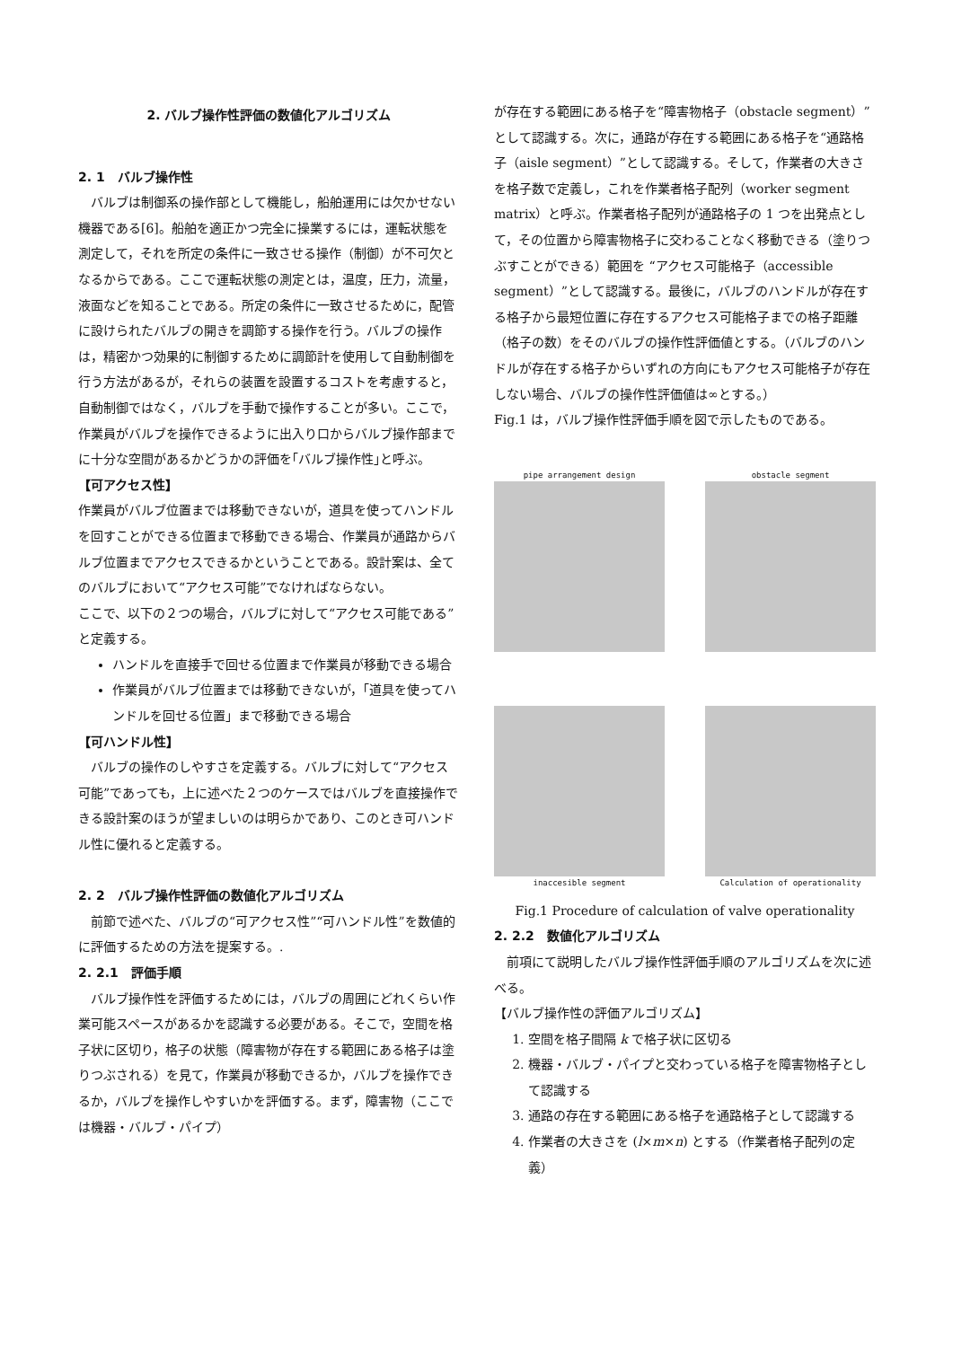2. バルブ操作性評価の数値化アルゴリズム
2. 1　バルブ操作性
バルブは制御系の操作部として機能し，船舶運用には欠かせない機器である[6]。船舶を適正かつ完全に操業するには，運転状態を測定して，それを所定の条件に一致させる操作（制御）が不可欠となるからである。ここで運転状態の測定とは，温度，圧力，流量，液面などを知ることである。所定の条件に一致させるために，配管に設けられたバルブの開きを調節する操作を行う。バルブの操作は，精密かつ効果的に制御するために調節計を使用して自動制御を行う方法があるが，それらの装置を設置するコストを考慮すると，自動制御ではなく，バルブを手動で操作することが多い。ここで，作業員がバルブを操作できるように出入り口からバルブ操作部までに十分な空間があるかどうかの評価を｢バルブ操作性｣と呼ぶ。
【可アクセス性】
作業員がバルブ位置までは移動できないが，道具を使ってハンドルを回すことができる位置まで移動できる場合、作業員が通路からバルブ位置までアクセスできるかということである。設計案は、全てのバルブにおいて“アクセス可能”でなければならない。
ここで、以下の２つの場合，バルブに対して“アクセス可能である”と定義する。
ハンドルを直接手で回せる位置まで作業員が移動できる場合
作業員がバルブ位置までは移動できないが，「道具を使ってハンドルを回せる位置」まで移動できる場合
【可ハンドル性】
バルブの操作のしやすさを定義する。バルブに対して“アクセス可能”であっても，上に述べた２つのケースではバルブを直接操作できる設計案のほうが望ましいのは明らかであり、このとき可ハンドル性に優れると定義する。
2. 2　バルブ操作性評価の数値化アルゴリズム
前節で述べた、バルブの“可アクセス性”“可ハンドル性”を数値的に評価するための方法を提案する。.
2. 2.1　評価手順
バルブ操作性を評価するためには，バルブの周囲にどれくらい作業可能スペースがあるかを認識する必要がある。そこで，空間を格子状に区切り，格子の状態（障害物が存在する範囲にある格子は塗りつぶされる）を見て，作業員が移動できるか，バルブを操作できるか，バルブを操作しやすいかを評価する。まず，障害物（ここでは機器・バルブ・パイプ）
が存在する範囲にある格子を“障害物格子（obstacle segment）”として認識する。次に，通路が存在する範囲にある格子を“通路格子（aisle segment）”として認識する。そして，作業者の大きさを格子数で定義し，これを作業者格子配列（worker segment matrix）と呼ぶ。作業者格子配列が通路格子の 1 つを出発点として，その位置から障害物格子に交わることなく移動できる（塗りつぶすことができる）範囲を “アクセス可能格子（accessible segment）”として認識する。最後に，バルブのハンドルが存在する格子から最短位置に存在するアクセス可能格子までの格子距離（格子の数）をそのバルブの操作性評価値とする。（バルブのハンドルが存在する格子からいずれの方向にもアクセス可能格子が存在しない場合、バルブの操作性評価値は∞とする。）
Fig.1 は，バルブ操作性評価手順を図で示したものである。
pipe arrangement design
obstacle segment
inaccesible segment
Calculation of operationality
Fig.1 Procedure of calculation of valve operationality
2. 2.2　数値化アルゴリズム
前項にて説明したバルブ操作性評価手順のアルゴリズムを次に述べる。
【バルブ操作性の評価アルゴリズム】
1. 空間を格子間隔 k で格子状に区切る
2. 機器・バルブ・パイプと交わっている格子を障害物格子として認識する
3. 通路の存在する範囲にある格子を通路格子として認識する
4. 作業者の大きさを (l×m×n) とする（作業者格子配列の定義）